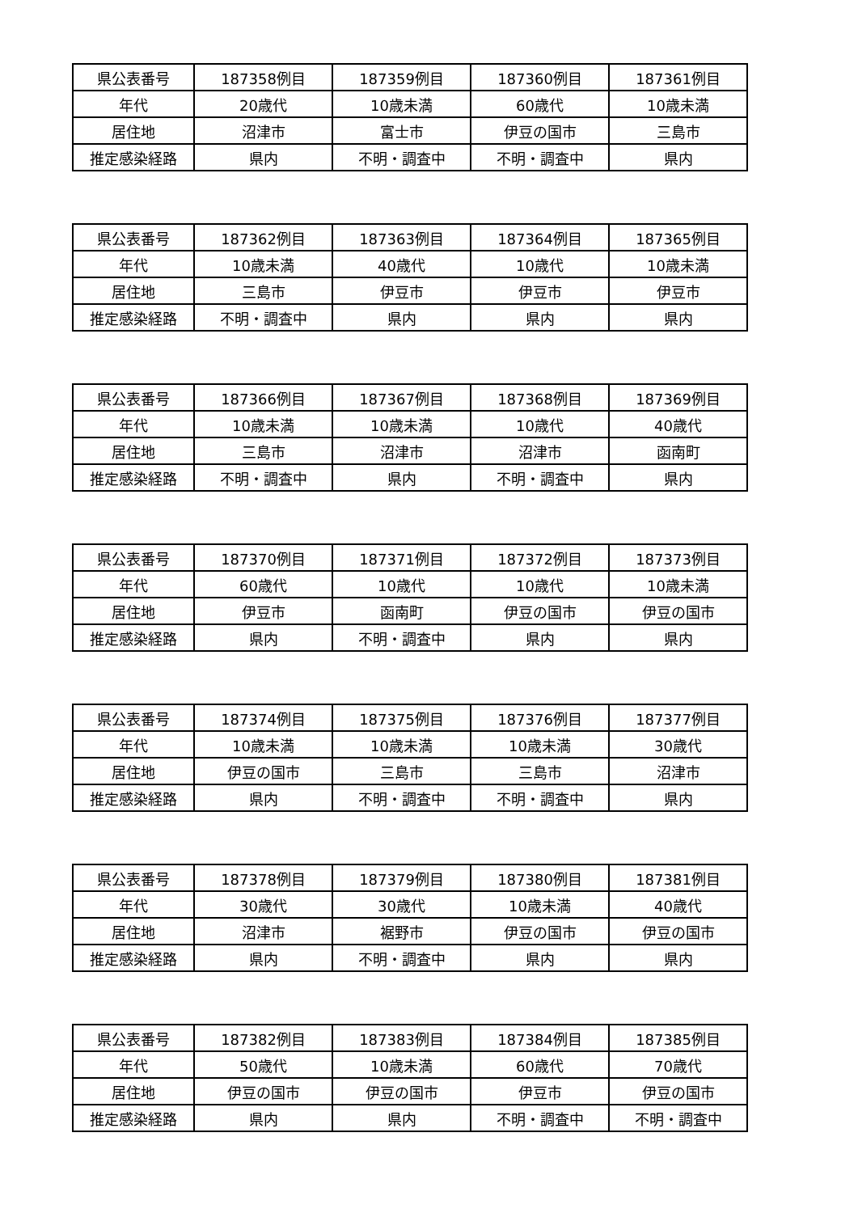| 県公表番号 | 187358例目 | 187359例目 | 187360例目 | 187361例目 |
| 年代 | 20歳代 | 10歳未満 | 60歳代 | 10歳未満 |
| 居住地 | 沼津市 | 富士市 | 伊豆の国市 | 三島市 |
| 推定感染経路 | 県内 | 不明・調査中 | 不明・調査中 | 県内 |
| 県公表番号 | 187362例目 | 187363例目 | 187364例目 | 187365例目 |
| 年代 | 10歳未満 | 40歳代 | 10歳代 | 10歳未満 |
| 居住地 | 三島市 | 伊豆市 | 伊豆市 | 伊豆市 |
| 推定感染経路 | 不明・調査中 | 県内 | 県内 | 県内 |
| 県公表番号 | 187366例目 | 187367例目 | 187368例目 | 187369例目 |
| 年代 | 10歳未満 | 10歳未満 | 10歳代 | 40歳代 |
| 居住地 | 三島市 | 沼津市 | 沼津市 | 函南町 |
| 推定感染経路 | 不明・調査中 | 県内 | 不明・調査中 | 県内 |
| 県公表番号 | 187370例目 | 187371例目 | 187372例目 | 187373例目 |
| 年代 | 60歳代 | 10歳代 | 10歳代 | 10歳未満 |
| 居住地 | 伊豆市 | 函南町 | 伊豆の国市 | 伊豆の国市 |
| 推定感染経路 | 県内 | 不明・調査中 | 県内 | 県内 |
| 県公表番号 | 187374例目 | 187375例目 | 187376例目 | 187377例目 |
| 年代 | 10歳未満 | 10歳未満 | 10歳未満 | 30歳代 |
| 居住地 | 伊豆の国市 | 三島市 | 三島市 | 沼津市 |
| 推定感染経路 | 県内 | 不明・調査中 | 不明・調査中 | 県内 |
| 県公表番号 | 187378例目 | 187379例目 | 187380例目 | 187381例目 |
| 年代 | 30歳代 | 30歳代 | 10歳未満 | 40歳代 |
| 居住地 | 沼津市 | 裾野市 | 伊豆の国市 | 伊豆の国市 |
| 推定感染経路 | 県内 | 不明・調査中 | 県内 | 県内 |
| 県公表番号 | 187382例目 | 187383例目 | 187384例目 | 187385例目 |
| 年代 | 50歳代 | 10歳未満 | 60歳代 | 70歳代 |
| 居住地 | 伊豆の国市 | 伊豆の国市 | 伊豆市 | 伊豆の国市 |
| 推定感染経路 | 県内 | 県内 | 不明・調査中 | 不明・調査中 |